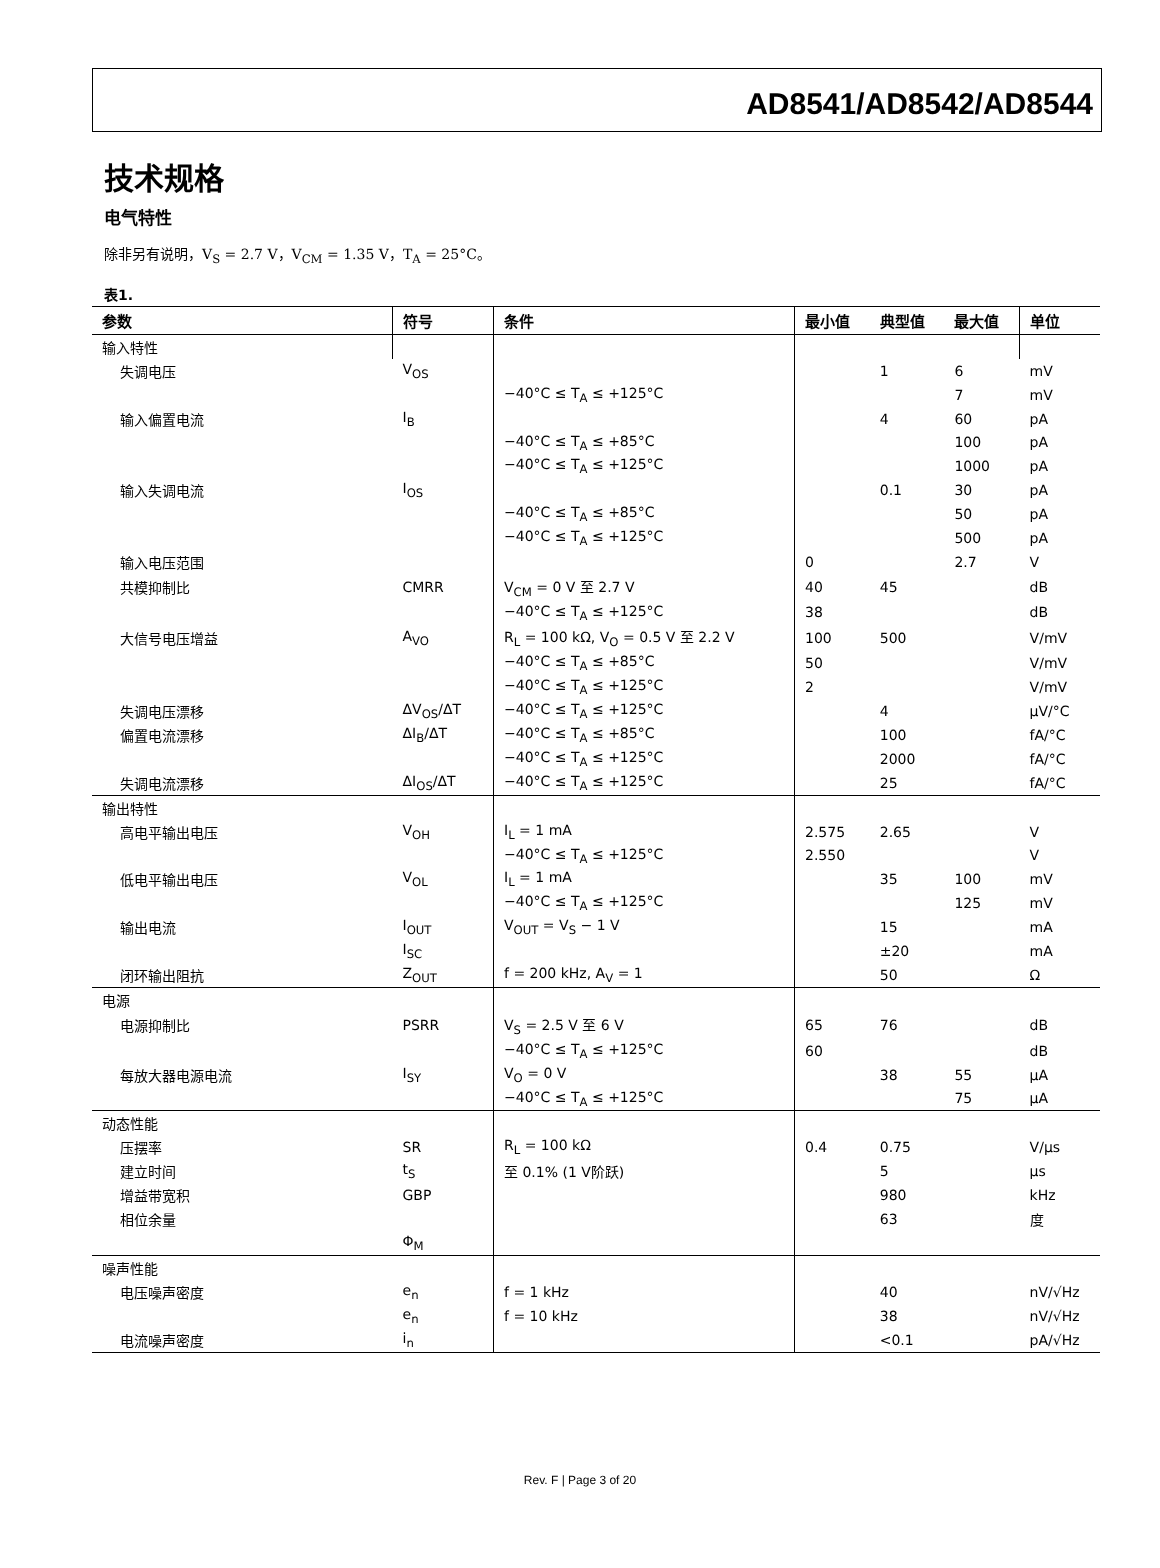AD8541/AD8542/AD8544
技术规格
电气特性
除非另有说明，V<sub>S</sub> = 2.7 V，V<sub>CM</sub> = 1.35 V，T<sub>A</sub> = 25°C。
表1.
| 参数 | 符号 | 条件 | 最小值 | 典型值 | 最大值 | 单位 |
| --- | --- | --- | --- | --- | --- | --- |
| 输入特性 | | | | | | |
| 失调电压 | V<sub>OS</sub> | | | 1 | 6 | mV |
| | | −40°C ≤ T<sub>A</sub> ≤ +125°C | | | 7 | mV |
| 输入偏置电流 | I<sub>B</sub> | | | 4 | 60 | pA |
| | | −40°C ≤ T<sub>A</sub> ≤ +85°C | | | 100 | pA |
| | | −40°C ≤ T<sub>A</sub> ≤ +125°C | | | 1000 | pA |
| 输入失调电流 | I<sub>OS</sub> | | | 0.1 | 30 | pA |
| | | −40°C ≤ T<sub>A</sub> ≤ +85°C | | | 50 | pA |
| | | −40°C ≤ T<sub>A</sub> ≤ +125°C | | | 500 | pA |
| 输入电压范围 | | | 0 | | 2.7 | V |
| 共模抑制比 | CMRR | V<sub>CM</sub> = 0 V 至 2.7 V | 40 | 45 | | dB |
| | | −40°C ≤ T<sub>A</sub> ≤ +125°C | 38 | | | dB |
| 大信号电压增益 | A<sub>VO</sub> | R<sub>L</sub> = 100 kΩ, V<sub>O</sub> = 0.5 V 至 2.2 V | 100 | 500 | | V/mV |
| | | −40°C ≤ T<sub>A</sub> ≤ +85°C | 50 | | | V/mV |
| | | −40°C ≤ T<sub>A</sub> ≤ +125°C | 2 | | | V/mV |
| 失调电压漂移 | ΔV<sub>OS</sub>/ΔT | −40°C ≤ T<sub>A</sub> ≤ +125°C | | 4 | | μV/°C |
| 偏置电流漂移 | ΔI<sub>B</sub>/ΔT | −40°C ≤ T<sub>A</sub> ≤ +85°C | | 100 | | fA/°C |
| | | −40°C ≤ T<sub>A</sub> ≤ +125°C | | 2000 | | fA/°C |
| 失调电流漂移 | ΔI<sub>OS</sub>/ΔT | −40°C ≤ T<sub>A</sub> ≤ +125°C | | 25 | | fA/°C |
| 输出特性 | | | | | | |
| 高电平输出电压 | V<sub>OH</sub> | I<sub>L</sub> = 1 mA | 2.575 | 2.65 | | V |
| | | −40°C ≤ T<sub>A</sub> ≤ +125°C | 2.550 | | | V |
| 低电平输出电压 | V<sub>OL</sub> | I<sub>L</sub> = 1 mA | | 35 | 100 | mV |
| | | −40°C ≤ T<sub>A</sub> ≤ +125°C | | | 125 | mV |
| 输出电流 | I<sub>OUT</sub> | V<sub>OUT</sub> = V<sub>S</sub> − 1 V | | 15 | | mA |
| | I<sub>SC</sub> | | | ±20 | | mA |
| 闭环输出阻抗 | Z<sub>OUT</sub> | f = 200 kHz, A<sub>V</sub> = 1 | | 50 | | Ω |
| 电源 | | | | | | |
| 电源抑制比 | PSRR | V<sub>S</sub> = 2.5 V 至 6 V | 65 | 76 | | dB |
| | | −40°C ≤ T<sub>A</sub> ≤ +125°C | 60 | | | dB |
| 每放大器电源电流 | I<sub>SY</sub> | V<sub>O</sub> = 0 V | | 38 | 55 | μA |
| | | −40°C ≤ T<sub>A</sub> ≤ +125°C | | | 75 | μA |
| 动态性能 | | | | | | |
| 压摆率 | SR | R<sub>L</sub> = 100 kΩ | 0.4 | 0.75 | | V/μs |
| 建立时间 | t<sub>S</sub> | 至 0.1% (1 V阶跃) | | 5 | | μs |
| 增益带宽积 | GBP | | | 980 | | kHz |
| 相位余量 | | | | 63 | | 度 |
| | Φ<sub>M</sub> | | | | | |
| 噪声性能 | | | | | | |
| 电压噪声密度 | e<sub>n</sub> | f = 1 kHz | | 40 | | nV/√Hz |
| | e<sub>n</sub> | f = 10 kHz | | 38 | | nV/√Hz |
| 电流噪声密度 | i<sub>n</sub> | | | <0.1 | | pA/√Hz |
Rev. F | Page 3 of 20